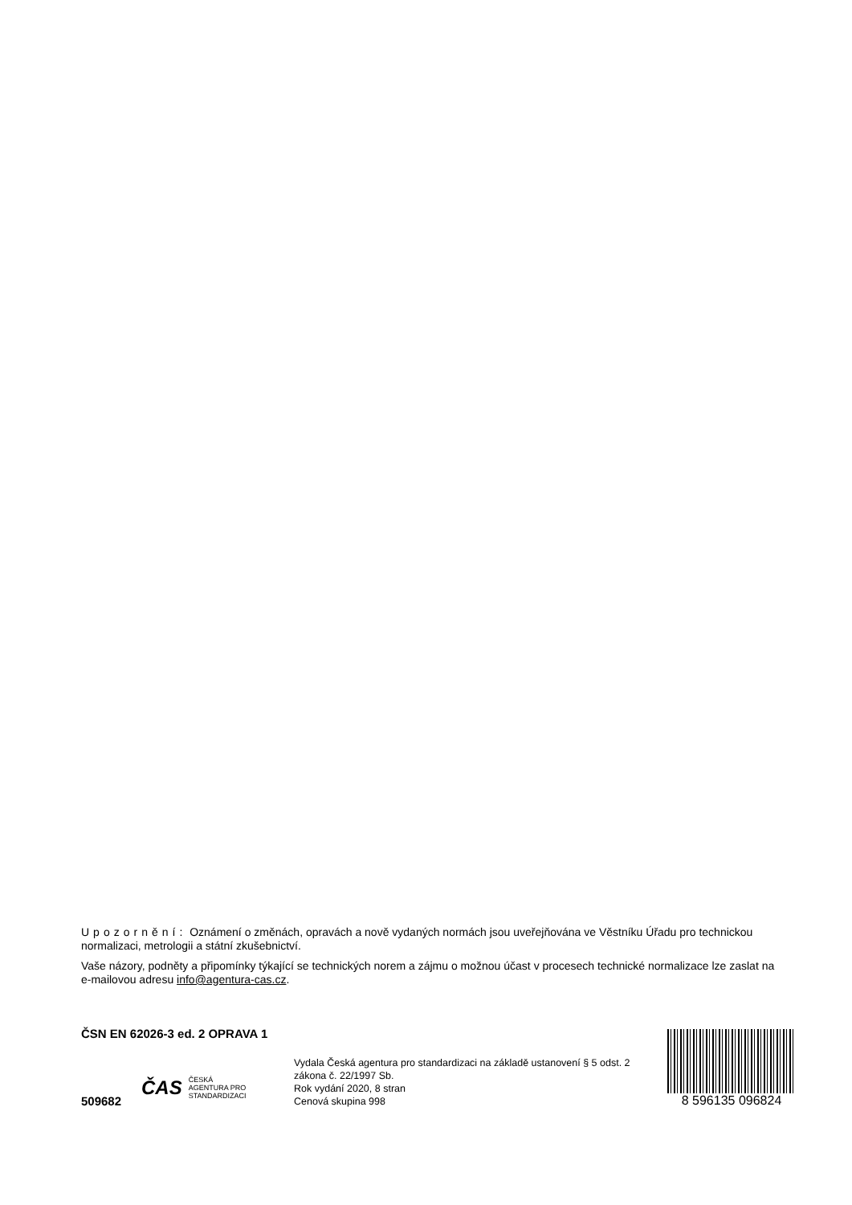Upozornění: Oznámení o změnách, opravách a nově vydaných normách jsou uveřejňována ve Věstníku Úřadu pro technickou normalizaci, metrologii a státní zkušebnictví.
Vaše názory, podněty a připomínky týkající se technických norem a zájmu o možnou účast v procesech technické normalizace lze zaslat na e-mailovou adresu info@agentura-cas.cz.
ČSN EN 62026-3 ed. 2 OPRAVA 1
509682
ČAS ČESKÁ
AGENTURA PRO
STANDARDIZACI
Vydala Česká agentura pro standardizaci na základě ustanovení § 5 odst. 2 zákona č. 22/1997 Sb.
Rok vydání 2020, 8 stran
Cenová skupina 998
8 596135 096824